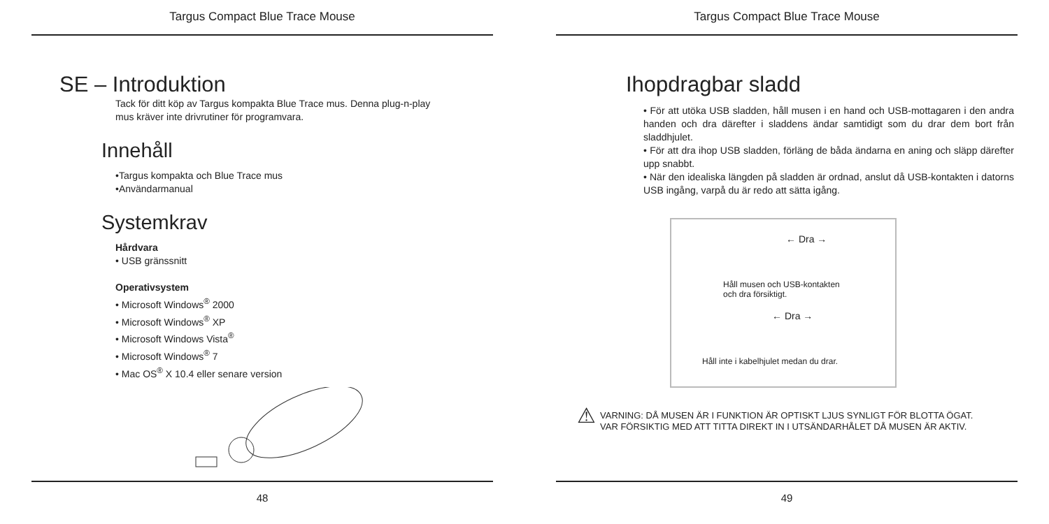Targus Compact Blue Trace Mouse
SE – Introduktion
Tack för ditt köp av Targus kompakta Blue Trace mus. Denna plug-n-play
mus kräver inte drivrutiner för programvara.
Innehåll
•Targus kompakta och Blue Trace mus
•Användarmanual
Systemkrav
Hårdvara
• USB gränssnitt
Operativsystem
• Microsoft Windows<sup>®</sup> 2000
• Microsoft Windows<sup>®</sup> XP
• Microsoft Windows Vista<sup>®</sup>
• Microsoft Windows<sup>®</sup> 7
• Mac OS<sup>®</sup> X 10.4 eller senare version
48
Targus Compact Blue Trace Mouse
Ihopdragbar sladd
• För att utöka USB sladden, håll musen i en hand och USB-mottagaren i den andra handen och dra därefter i sladdens ändar samtidigt som du drar dem bort från sladdhjulet.
• För att dra ihop USB sladden, förläng de båda ändarna en aning och släpp därefter upp snabbt.
• När den idealiska längden på sladden är ordnad, anslut då USB-kontakten i datorns USB ingång, varpå du är redo att sätta igång.
← Dra →
Håll musen och USB-kontakten
och dra försiktigt.
← Dra →
Håll inte i kabelhjulet medan du drar.
⚠
VARNING: DÅ MUSEN ÄR I FUNKTION ÄR OPTISKT LJUS SYNLIGT FÖR BLOTTA ÖGAT.
VAR FÖRSIKTIG MED ATT TITTA DIREKT IN I UTSÄNDARHÅLET DÅ MUSEN ÄR AKTIV.
49